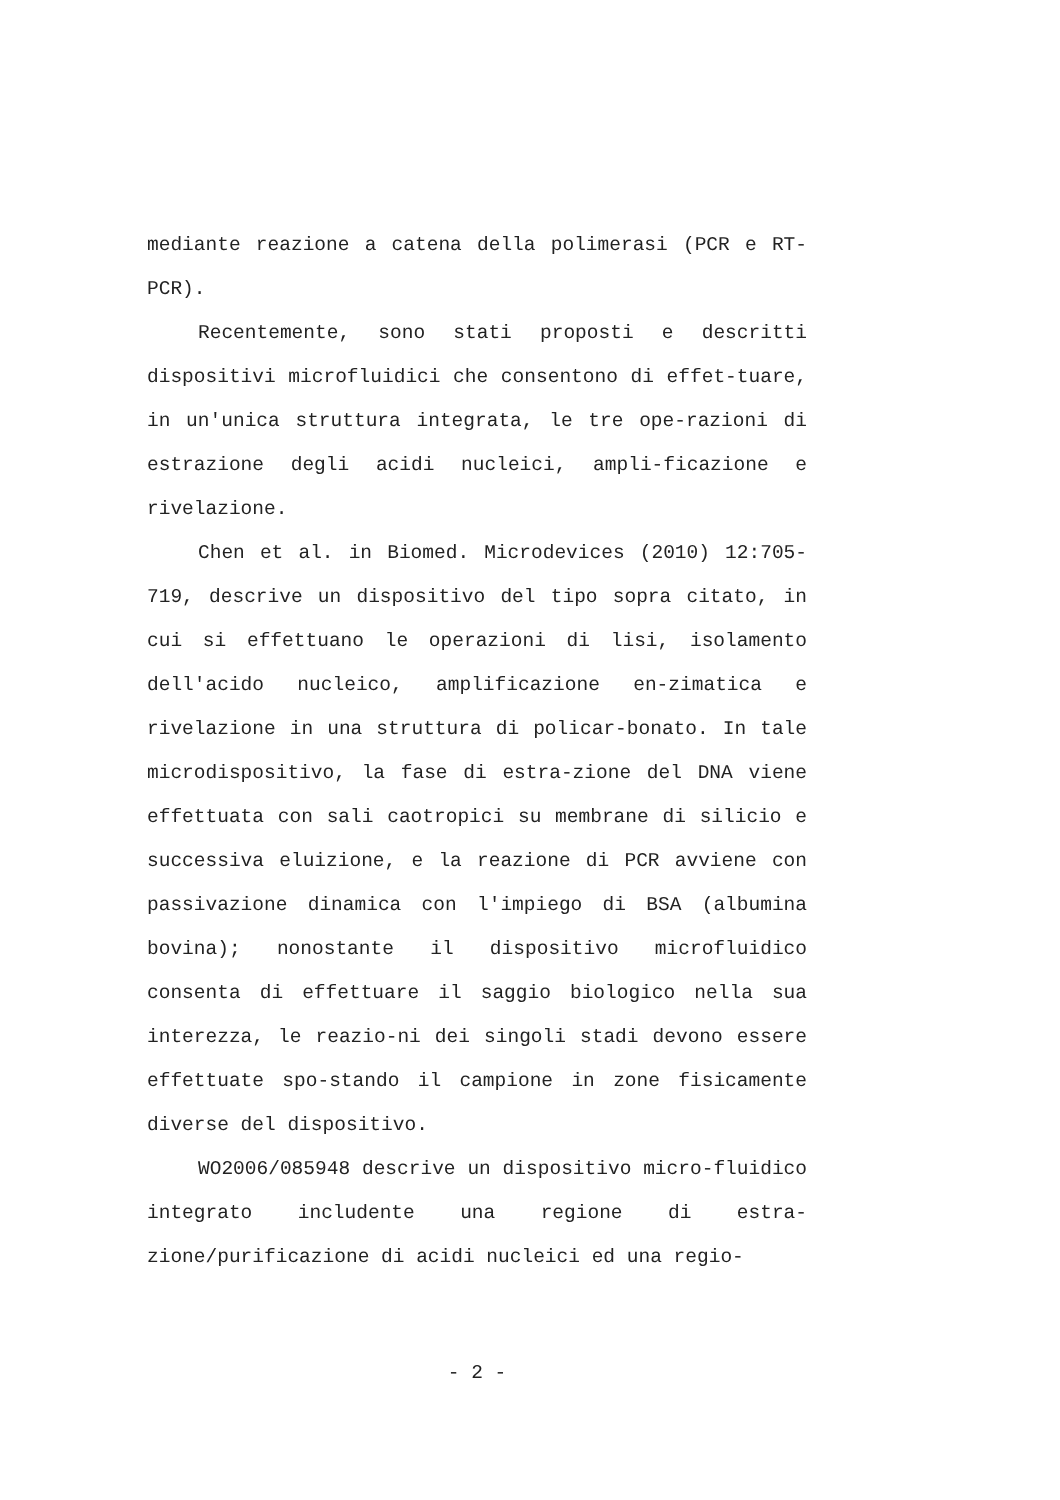mediante reazione a catena della polimerasi (PCR e RT-PCR).
Recentemente, sono stati proposti e descritti dispositivi microfluidici che consentono di effet-tuare, in un'unica struttura integrata, le tre ope-razioni di estrazione degli acidi nucleici, ampli-ficazione e rivelazione.
Chen et al. in Biomed. Microdevices (2010) 12:705-719, descrive un dispositivo del tipo sopra citato, in cui si effettuano le operazioni di lisi, isolamento dell'acido nucleico, amplificazione en-zimatica e rivelazione in una struttura di policar-bonato. In tale microdispositivo, la fase di estra-zione del DNA viene effettuata con sali caotropici su membrane di silicio e successiva eluizione, e la reazione di PCR avviene con passivazione dinamica con l'impiego di BSA (albumina bovina); nonostante il dispositivo microfluidico consenta di effettuare il saggio biologico nella sua interezza, le reazio-ni dei singoli stadi devono essere effettuate spo-stando il campione in zone fisicamente diverse del dispositivo.
WO2006/085948 descrive un dispositivo micro-fluidico integrato includente una regione di estra-zione/purificazione di acidi nucleici ed una regio-
- 2 -